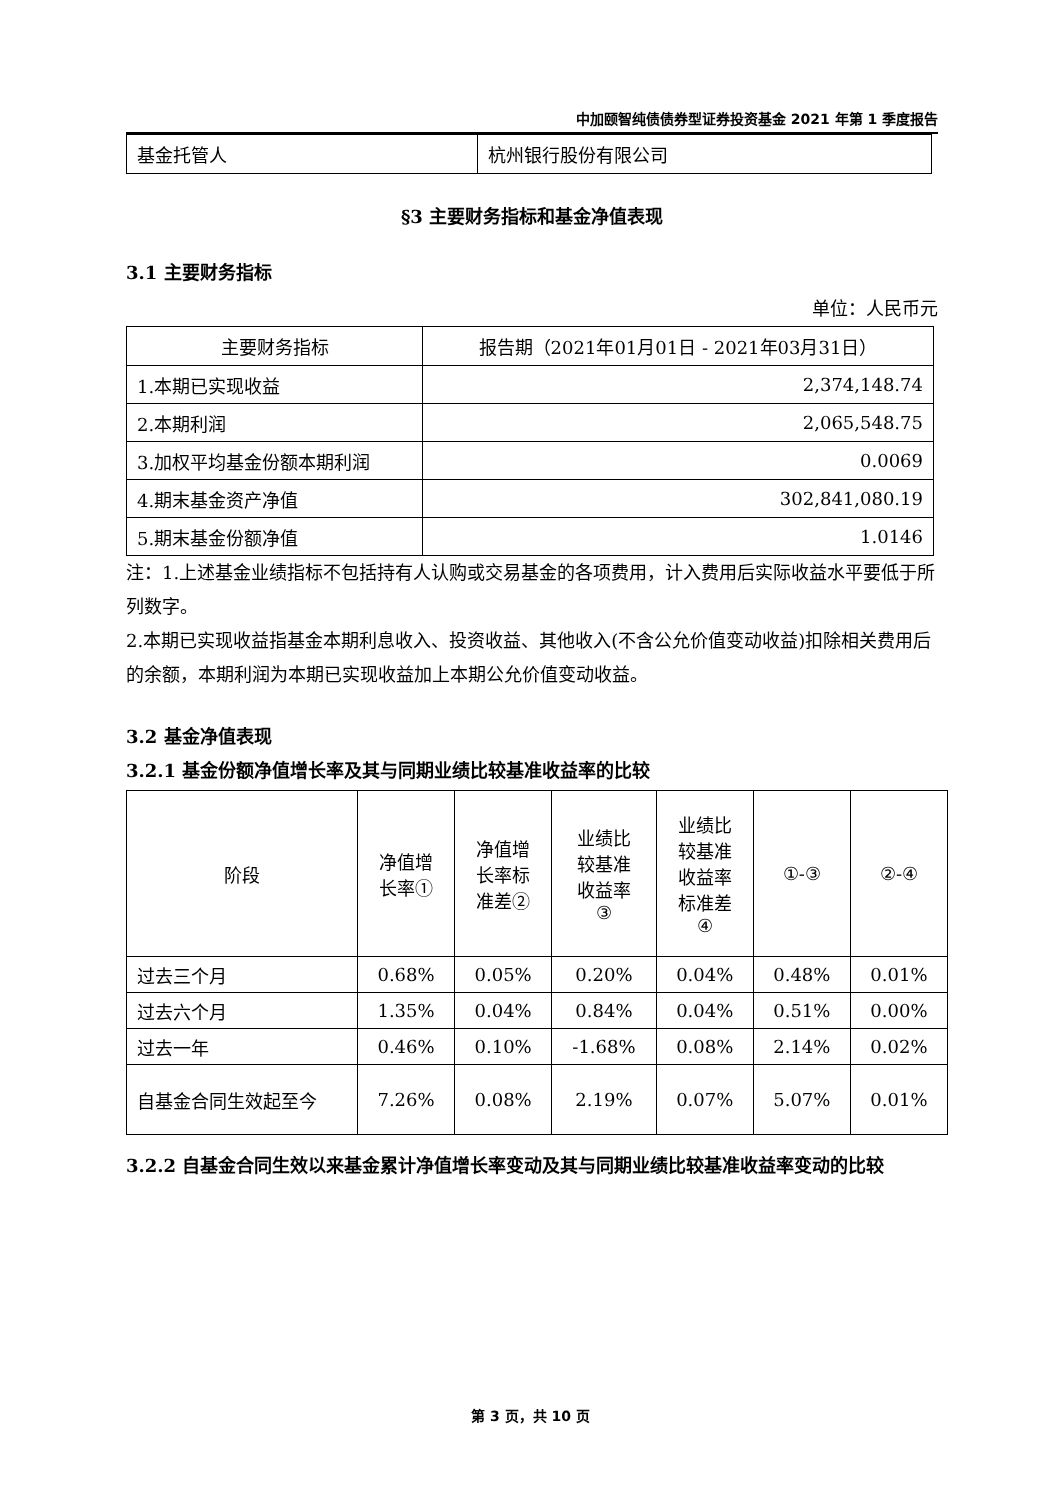中加颐智纯债债券型证券投资基金 2021 年第 1 季度报告
| 基金托管人 | 杭州银行股份有限公司 |
§3 主要财务指标和基金净值表现
3.1 主要财务指标
单位：人民币元
| 主要财务指标 | 报告期（2021年01月01日 - 2021年03月31日） |
| --- | --- |
| 1.本期已实现收益 | 2,374,148.74 |
| 2.本期利润 | 2,065,548.75 |
| 3.加权平均基金份额本期利润 | 0.0069 |
| 4.期末基金资产净值 | 302,841,080.19 |
| 5.期末基金份额净值 | 1.0146 |
注：1.上述基金业绩指标不包括持有人认购或交易基金的各项费用，计入费用后实际收益水平要低于所列数字。
2.本期已实现收益指基金本期利息收入、投资收益、其他收入(不含公允价值变动收益)扣除相关费用后的余额，本期利润为本期已实现收益加上本期公允价值变动收益。
3.2 基金净值表现
3.2.1 基金份额净值增长率及其与同期业绩比较基准收益率的比较
| 阶段 | 净值增 长率① | 净值增 长率标 准差② | 业绩比 较基准 收益率 ③ | 业绩比 较基准 收益率 标准差 ④ | ①-③ | ②-④ |
| --- | --- | --- | --- | --- | --- | --- |
| 过去三个月 | 0.68% | 0.05% | 0.20% | 0.04% | 0.48% | 0.01% |
| 过去六个月 | 1.35% | 0.04% | 0.84% | 0.04% | 0.51% | 0.00% |
| 过去一年 | 0.46% | 0.10% | -1.68% | 0.08% | 2.14% | 0.02% |
| 自基金合同生效起至今 | 7.26% | 0.08% | 2.19% | 0.07% | 5.07% | 0.01% |
3.2.2 自基金合同生效以来基金累计净值增长率变动及其与同期业绩比较基准收益率变动的比较
第 3 页，共 10 页